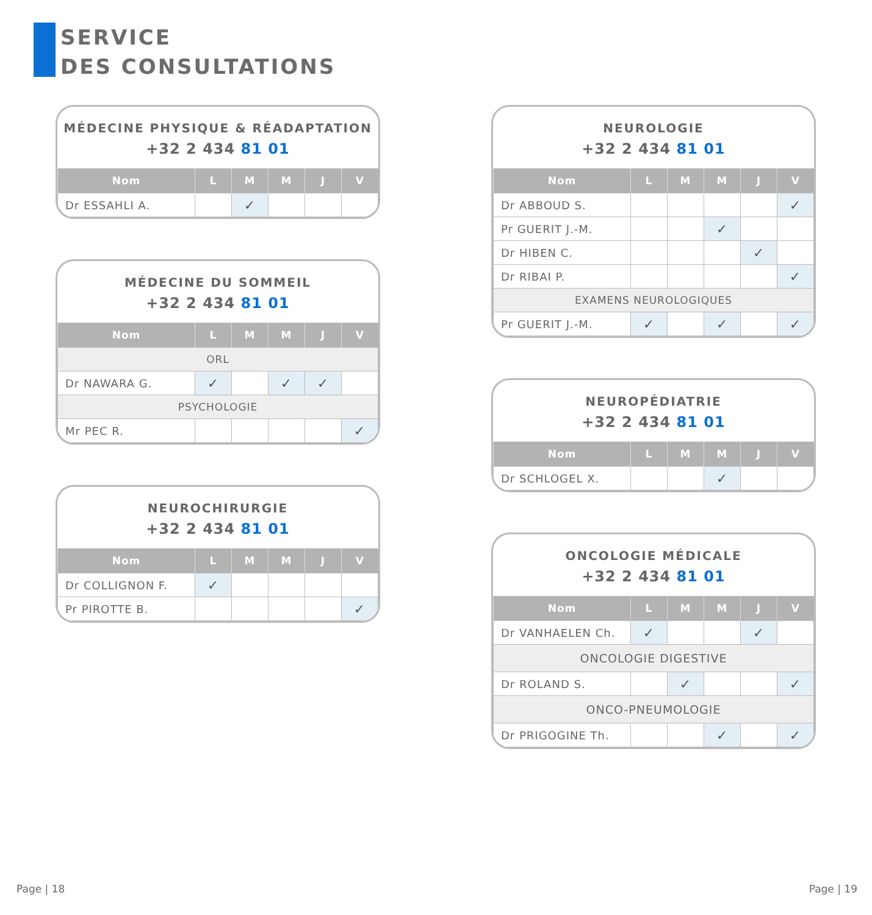SERVICE
DES CONSULTATIONS
MÉDECINE PHYSIQUE & RÉADAPTATION
+32 2 434 81 01
| Nom | L | M | M | J | V |
| --- | --- | --- | --- | --- | --- |
| Dr ESSAHLI A. | | ✓ | | | |
MÉDECINE DU SOMMEIL
+32 2 434 81 01
| Nom | L | M | M | J | V |
| --- | --- | --- | --- | --- | --- |
| ORL | | | | | |
| Dr NAWARA G. | ✓ | | ✓ | ✓ | |
| PSYCHOLOGIE | | | | | |
| Mr PEC R. | | | | | ✓ |
NEUROCHIRURGIE
+32 2 434 81 01
| Nom | L | M | M | J | V |
| --- | --- | --- | --- | --- | --- |
| Dr COLLIGNON F. | ✓ | | | | |
| Pr PIROTTE B. | | | | | ✓ |
NEUROLOGIE
+32 2 434 81 01
| Nom | L | M | M | J | V |
| --- | --- | --- | --- | --- | --- |
| Dr ABBOUD S. | | | | | ✓ |
| Pr GUERIT J.-M. | | | ✓ | | |
| Dr HIBEN C. | | | | ✓ | |
| Dr RIBAI P. | | | | | ✓ |
| EXAMENS NEUROLOGIQUES | | | | | |
| Pr GUERIT J.-M. | ✓ | | ✓ | | ✓ |
NEUROPÉDIATRIE
+32 2 434 81 01
| Nom | L | M | M | J | V |
| --- | --- | --- | --- | --- | --- |
| Dr SCHLOGEL X. | | | ✓ | | |
ONCOLOGIE MÉDICALE
+32 2 434 81 01
| Nom | L | M | M | J | V |
| --- | --- | --- | --- | --- | --- |
| Dr VANHAELEN Ch. | ✓ | | | ✓ | |
| ONCOLOGIE DIGESTIVE | | | | | |
| Dr ROLAND S. | | ✓ | | | ✓ |
| ONCO-PNEUMOLOGIE | | | | | |
| Dr PRIGOGINE Th. | | | ✓ | | ✓ |
Page | 18 Page | 19